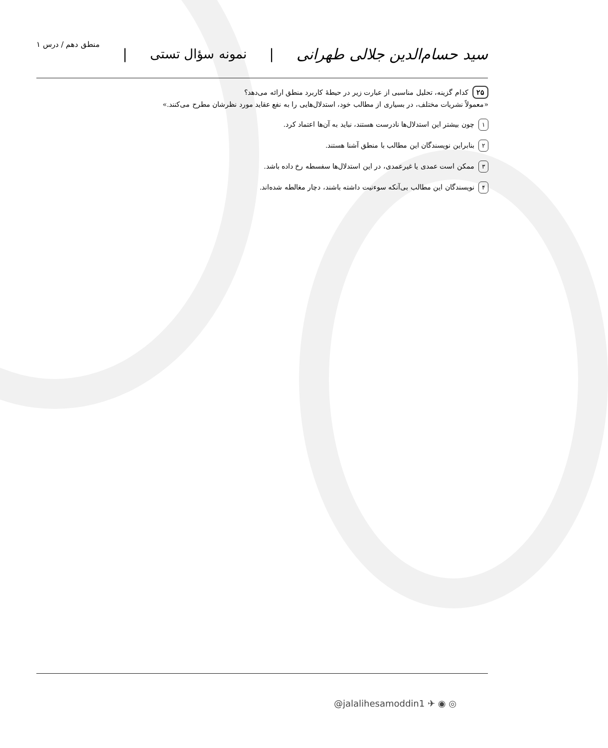سید حسام‌الدین جلالی طهرانی | نمونه سؤال تستی | منطق دهم / درس ۱
۲۵ کدام گزینه، تحلیل مناسبی از عبارت زیر در حیطهٔ کاربرد منطق ارائه می‌دهد؟
«معمولاً نشریات مختلف، در بسیاری از مطالب خود، استدلال‌هایی را به نفع عقاید مورد نظرشان مطرح می‌کنند.»
۱ چون بیشتر این استدلال‌ها نادرست هستند، نباید به آن‌ها اعتماد کرد.
۲ بنابراین نویسندگان این مطالب با منطق آشنا هستند.
۳ ممکن است عمدی یا غیرعمدی، در این استدلال‌ها سفسطه رخ داده باشد.
۴ نویسندگان این مطالب بی‌آنکه سوءنیت داشته باشند، دچار مغالطه شده‌اند.
@jalalihesamoddin1 ✈ ◉ ◎